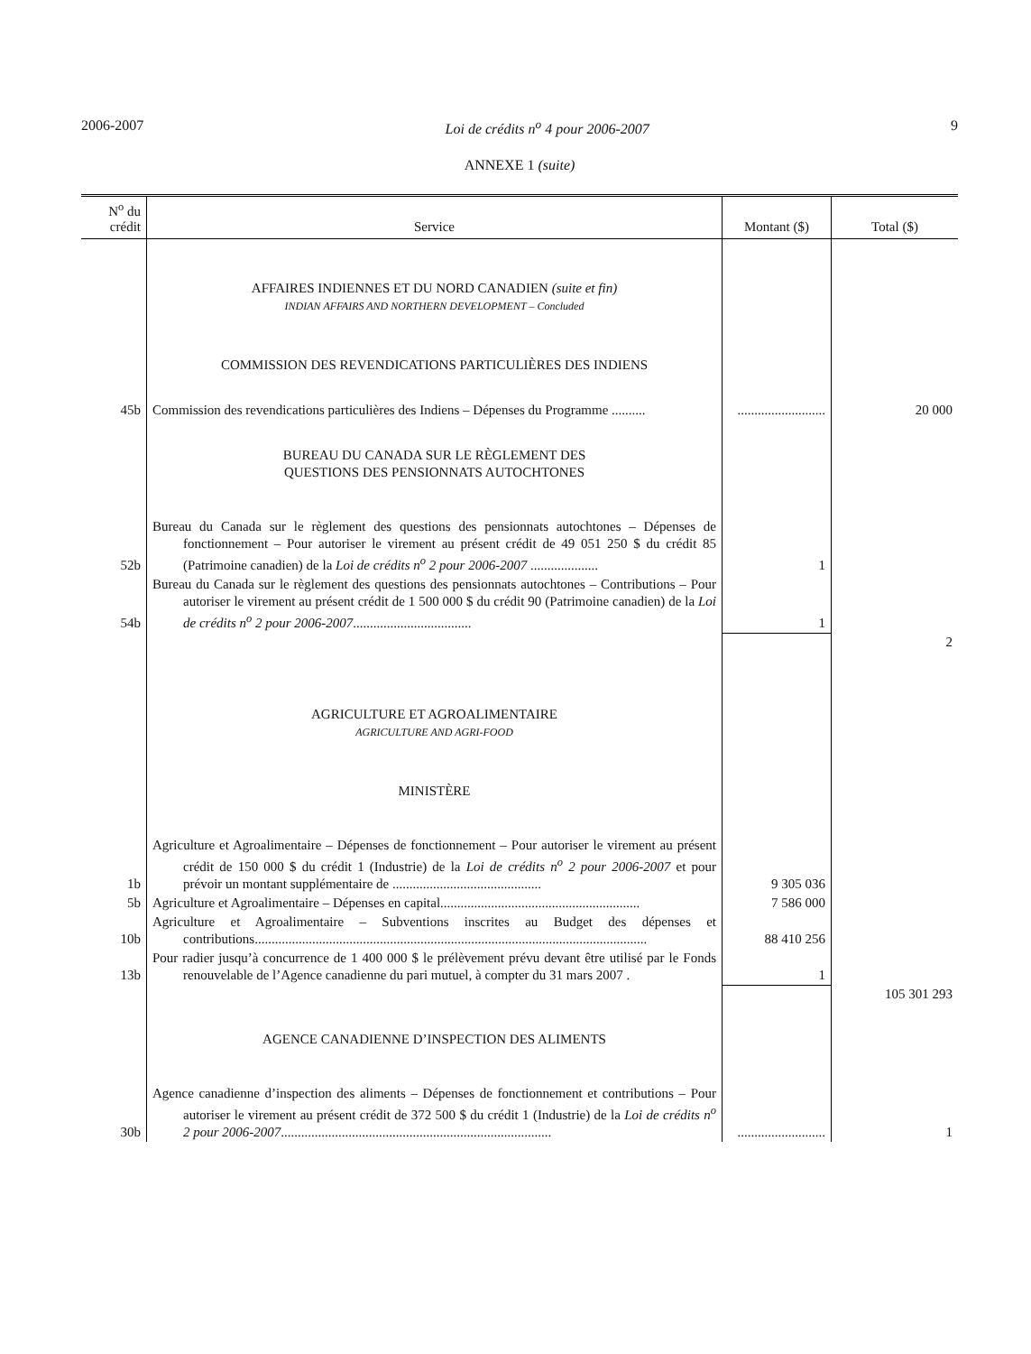2006-2007 Loi de crédits n<sup>o</sup> 4 pour 2006-2007 9
ANNEXE 1 (suite)
| N<sup>o</sup> du crédit | Service | Montant ($) | Total ($) |
| --- | --- | --- | --- |
| | AFFAIRES INDIENNES ET DU NORD CANADIEN (suite et fin) INDIAN AFFAIRS AND NORTHERN DEVELOPMENT – Concluded | | |
| | COMMISSION DES REVENDICATIONS PARTICULIÈRES DES INDIENS | | |
| 45b | Commission des revendications particulières des Indiens – Dépenses du Programme .......... | .......................... | 20 000 |
| | BUREAU DU CANADA SUR LE RÈGLEMENT DES QUESTIONS DES PENSIONNATS AUTOCHTONES | | |
| 52b | Bureau du Canada sur le règlement des questions des pensionnats autochtones – Dépenses de fonctionnement – Pour autoriser le virement au présent crédit de 49 051 250 $ du crédit 85 (Patrimoine canadien) de la Loi de crédits n<sup>o</sup> 2 pour 2006-2007 .................... | 1 | |
| 54b | Bureau du Canada sur le règlement des questions des pensionnats autochtones – Contributions – Pour autoriser le virement au présent crédit de 1 500 000 $ du crédit 90 (Patrimoine canadien) de la Loi de crédits n<sup>o</sup> 2 pour 2006-2007 ................................... | 1 | |
| | | | 2 |
| | AGRICULTURE ET AGROALIMENTAIRE AGRICULTURE AND AGRI-FOOD | | |
| | MINISTÈRE | | |
| 1b | Agriculture et Agroalimentaire – Dépenses de fonctionnement – Pour autoriser le virement au présent crédit de 150 000 $ du crédit 1 (Industrie) de la Loi de crédits n<sup>o</sup> 2 pour 2006-2007 et pour prévoir un montant supplémentaire de ............................................ | 9 305 036 | |
| 5b | Agriculture et Agroalimentaire – Dépenses en capital........................................................... | 7 586 000 | |
| 10b | Agriculture et Agroalimentaire – Subventions inscrites au Budget des dépenses et contributions.................................................................................................................... | 88 410 256 | |
| 13b | Pour radier jusqu’à concurrence de 1 400 000 $ le prélèvement prévu devant être utilisé par le Fonds renouvelable de l’Agence canadienne du pari mutuel, à compter du 31 mars 2007 . | 1 | |
| | | | 105 301 293 |
| | AGENCE CANADIENNE D’INSPECTION DES ALIMENTS | | |
| 30b | Agence canadienne d’inspection des aliments – Dépenses de fonctionnement et contributions – Pour autoriser le virement au présent crédit de 372 500 $ du crédit 1 (Industrie) de la Loi de crédits n<sup>o</sup> 2 pour 2006-2007 ................................................................................ | .......................... | 1 |